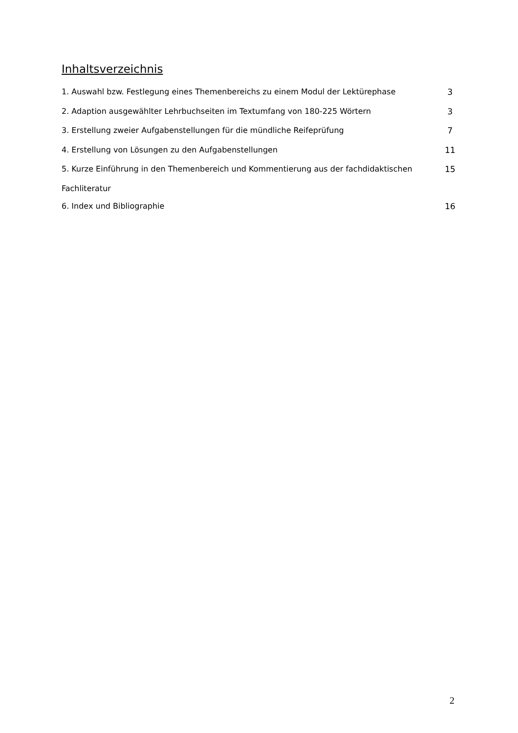Inhaltsverzeichnis
1. Auswahl bzw. Festlegung eines Themenbereichs zu einem Modul der Lektürephase 3
2. Adaption ausgewählter Lehrbuchseiten im Textumfang von 180-225 Wörtern 3
3. Erstellung zweier Aufgabenstellungen für die mündliche Reifeprüfung 7
4. Erstellung von Lösungen zu den Aufgabenstellungen 11
5. Kurze Einführung in den Themenbereich und Kommentierung aus der fachdidaktischen 15
Fachliteratur
6. Index und Bibliographie 16
2